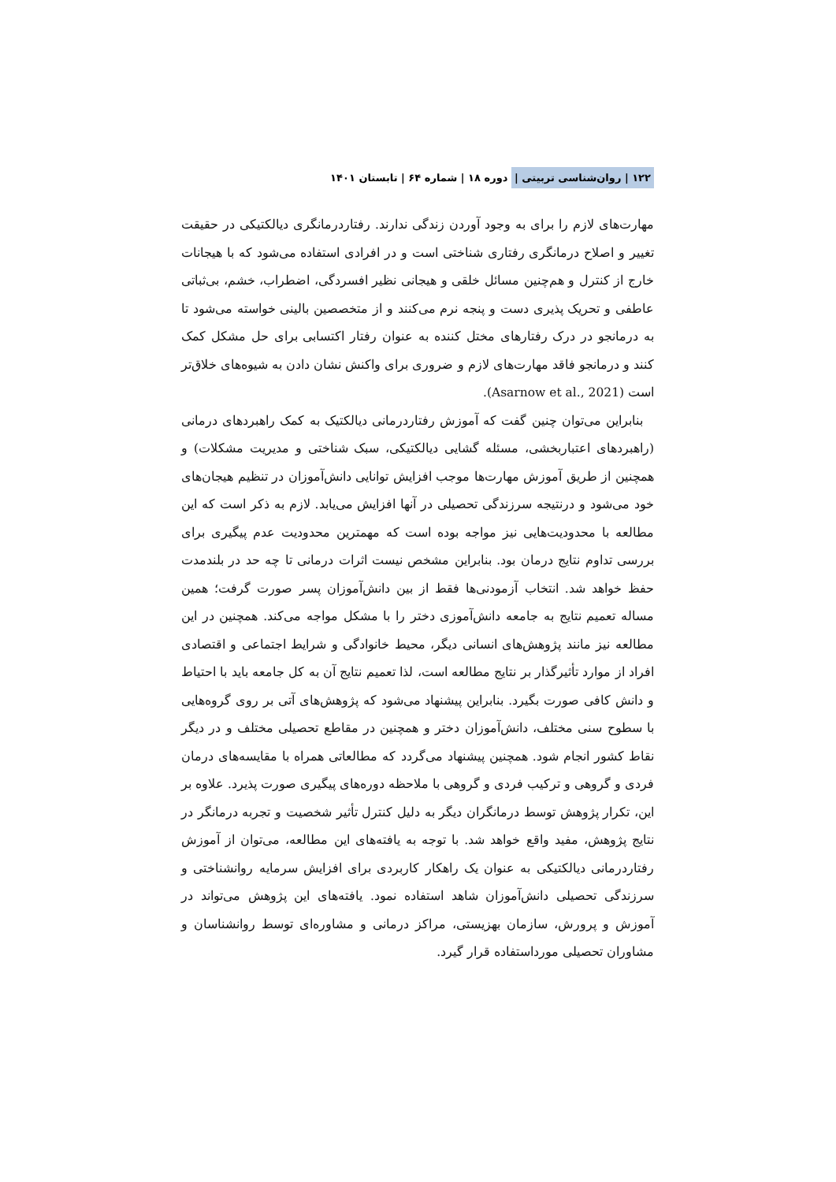۱۲۲ | روان‌شناسی تربیتی | دوره ۱۸ | شماره ۶۴ | تابستان ۱۴۰۱
مهارت‌های لازم را برای به وجود آوردن زندگی ندارند. رفتاردرمانگری دیالکتیکی در حقیقت تغییر و اصلاح درمانگری رفتاری شناختی است و در افرادی استفاده می‌شود که با هیجانات خارج از کنترل و هم‌چنین مسائل خلقی و هیجانی نظیر افسردگی، اضطراب، خشم، بی‌ثباتی عاطفی و تحریک پذیری دست و پنجه نرم می‌کنند و از متخصصین بالینی خواسته می‌شود تا به درمانجو در درک رفتارهای مختل کننده به عنوان رفتار اکتسابی برای حل مشکل کمک کنند و درمانجو فاقد مهارت‌های لازم و ضروری برای واکنش نشان دادن به شیوه‌های خلاق‌تر است (Asarnow et al., 2021).
بنابراین می‌توان چنین گفت که آموزش رفتاردرمانی دیالکتیک به کمک راهبردهای درمانی (راهبردهای اعتباربخشی، مسئله گشایی دیالکتیکی، سبک شناختی و مدیریت مشکلات) و همچنین از طریق آموزش مهارت‌ها موجب افزایش توانایی دانش‌آموزان در تنظیم هیجان‌های خود می‌شود و درنتیجه سرزندگی تحصیلی در آنها افزایش می‌یابد. لازم به ذکر است که این مطالعه با محدودیت‌هایی نیز مواجه بوده است که مهمترین محدودیت عدم پیگیری برای بررسی تداوم نتایج درمان بود. بنابراین مشخص نیست اثرات درمانی تا چه حد در بلندمدت حفظ خواهد شد. انتخاب آزمودنی‌ها فقط از بین دانش‌آموزان پسر صورت گرفت؛ همین مساله تعمیم نتایج به جامعه دانش‌آموزی دختر را با مشکل مواجه می‌کند. همچنین در این مطالعه نیز مانند پژوهش‌های انسانی دیگر، محیط خانوادگی و شرایط اجتماعی و اقتصادی افراد از موارد تأثیرگذار بر نتایج مطالعه است، لذا تعمیم نتایج آن به کل جامعه باید با احتیاط و دانش کافی صورت بگیرد. بنابراین پیشنهاد می‌شود که پژوهش‌های آتی بر روی گروه‌هایی با سطوح سنی مختلف، دانش‌آموزان دختر و همچنین در مقاطع تحصیلی مختلف و در دیگر نقاط کشور انجام شود. همچنین پیشنهاد می‌گردد که مطالعاتی همراه با مقایسه‌های درمان فردی و گروهی و ترکیب فردی و گروهی با ملاحظه دوره‌های پیگیری صورت پذیرد. علاوه بر این، تکرار پژوهش توسط درمانگران دیگر به دلیل کنترل تأثیر شخصیت و تجربه درمانگر در نتایج پژوهش، مفید واقع خواهد شد. با توجه به یافته‌های این مطالعه، می‌توان از آموزش رفتاردرمانی دیالکتیکی به عنوان یک راهکار کاربردی برای افزایش سرمایه روانشناختی و سرزندگی تحصیلی دانش‌آموزان شاهد استفاده نمود. یافته‌های این پژوهش می‌تواند در آموزش و پرورش، سازمان بهزیستی، مراکز درمانی و مشاوره‌ای توسط روانشناسان و مشاوران تحصیلی مورداستفاده قرار گیرد.